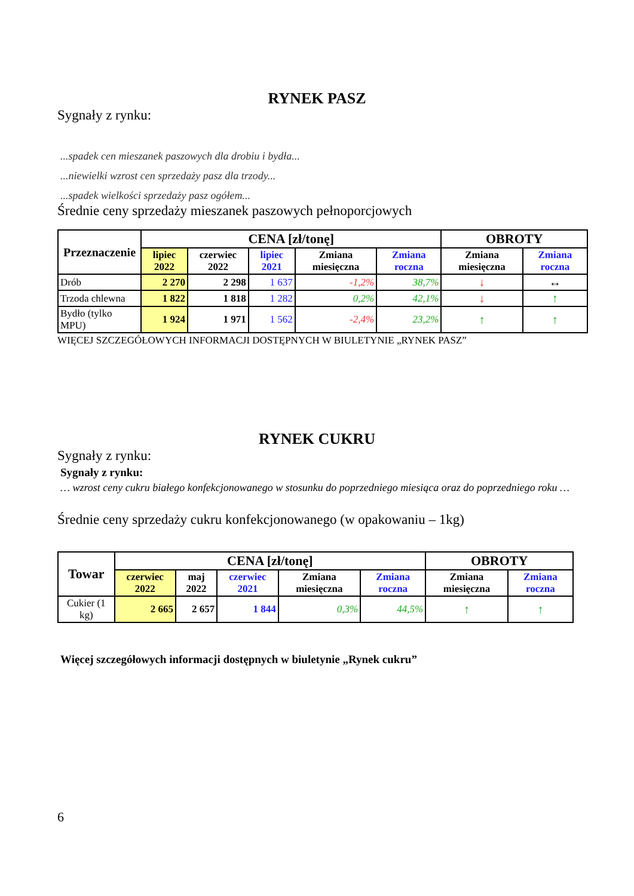RYNEK PASZ
Sygnały z rynku:
...spadek cen mieszanek paszowych dla drobiu i bydła...
...niewielki wzrost cen sprzedaży pasz dla trzody...
...spadek wielkości sprzedaży pasz ogółem...
Średnie ceny sprzedaży mieszanek paszowych pełnoporcjowych
| Przeznaczenie | CENA [zł/tonę] | | | | | OBROTY | |
| --- | --- | --- | --- | --- | --- | --- | --- |
| | lipiec 2022 | czerwiec 2022 | lipiec 2021 | Zmiana miesięczna | Zmiana roczna | Zmiana miesięczna | Zmiana roczna |
| Drób | 2 270 | 2 298 | 1 637 | -1,2% | 38,7% | ↓ | ↔ |
| Trzoda chlewna | 1 822 | 1 818 | 1 282 | 0,2% | 42,1% | ↓ | ↑ |
| Bydło (tylko MPU) | 1 924 | 1 971 | 1 562 | -2,4% | 23,2% | ↑ | ↑ |
WIĘCEJ SZCZEGÓŁOWYCH INFORMACJI DOSTĘPNYCH W BIULETYNIE „RYNEK PASZ”
RYNEK CUKRU
Sygnały z rynku:
Sygnały z rynku:
… wzrost ceny cukru białego konfekcjonowanego w stosunku do poprzedniego miesiąca oraz do poprzedniego roku …
Średnie ceny sprzedaży cukru konfekcjonowanego (w opakowaniu – 1kg)
| Towar | CENA [zł/tonę] | | | | | OBROTY | |
| --- | --- | --- | --- | --- | --- | --- | --- |
| | czerwiec 2022 | maj 2022 | czerwiec 2021 | Zmiana miesięczna | Zmiana roczna | Zmiana miesięczna | Zmiana roczna |
| Cukier (1 kg) | 2 665 | 2 657 | 1 844 | 0,3% | 44,5% | ↑ | ↑ |
Więcej szczegółowych informacji dostępnych w biuletynie „Rynek cukru”
6